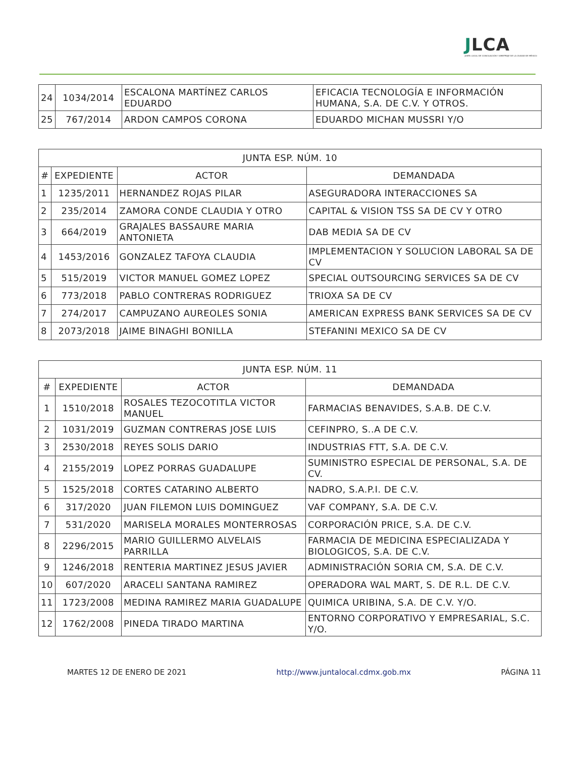JLCA
JUNTA LOCAL DE CONCILIACIÓN Y ARBITRAJE DE LA CIUDAD DE MÉXICO
| 24 | 1034/2014 | ESCALONA MARTÍNEZ CARLOS EDUARDO | EFICACIA TECNOLOGÍA E INFORMACIÓN HUMANA, S.A. DE C.V. Y OTROS. |
| 25 | 767/2014 | ARDON CAMPOS CORONA | EDUARDO MICHAN MUSSRI Y/O |
| JUNTA ESP. NÚM. 10 | | | |
| --- | --- | --- | --- |
| # | EXPEDIENTE | ACTOR | DEMANDADA |
| 1 | 1235/2011 | HERNANDEZ ROJAS PILAR | ASEGURADORA INTERACCIONES SA |
| 2 | 235/2014 | ZAMORA CONDE CLAUDIA Y OTRO | CAPITAL & VISION TSS SA DE CV Y OTRO |
| 3 | 664/2019 | GRAJALES BASSAURE MARIA ANTONIETA | DAB MEDIA SA DE CV |
| 4 | 1453/2016 | GONZALEZ TAFOYA CLAUDIA | IMPLEMENTACION Y SOLUCION LABORAL SA DE CV |
| 5 | 515/2019 | VICTOR MANUEL GOMEZ LOPEZ | SPECIAL OUTSOURCING SERVICES SA DE CV |
| 6 | 773/2018 | PABLO CONTRERAS RODRIGUEZ | TRIOXA SA DE CV |
| 7 | 274/2017 | CAMPUZANO AUREOLES SONIA | AMERICAN EXPRESS BANK SERVICES SA DE CV |
| 8 | 2073/2018 | JAIME BINAGHI BONILLA | STEFANINI MEXICO SA DE CV |
| JUNTA ESP. NÚM. 11 | | | |
| --- | --- | --- | --- |
| # | EXPEDIENTE | ACTOR | DEMANDADA |
| 1 | 1510/2018 | ROSALES TEZOCOTITLA VICTOR MANUEL | FARMACIAS BENAVIDES, S.A.B. DE C.V. |
| 2 | 1031/2019 | GUZMAN CONTRERAS JOSE LUIS | CEFINPRO, S..A DE C.V. |
| 3 | 2530/2018 | REYES SOLIS DARIO | INDUSTRIAS FTT, S.A. DE C.V. |
| 4 | 2155/2019 | LOPEZ PORRAS GUADALUPE | SUMINISTRO ESPECIAL DE PERSONAL, S.A. DE CV. |
| 5 | 1525/2018 | CORTES CATARINO ALBERTO | NADRO, S.A.P.I. DE C.V. |
| 6 | 317/2020 | JUAN FILEMON LUIS DOMINGUEZ | VAF COMPANY, S.A. DE C.V. |
| 7 | 531/2020 | MARISELA MORALES MONTERROSAS | CORPORACIÓN PRICE, S.A. DE C.V. |
| 8 | 2296/2015 | MARIO GUILLERMO ALVELAIS PARRILLA | FARMACIA DE MEDICINA ESPECIALIZADA Y BIOLOGICOS, S.A. DE C.V. |
| 9 | 1246/2018 | RENTERIA MARTINEZ JESUS JAVIER | ADMINISTRACIÓN SORIA CM, S.A. DE C.V. |
| 10 | 607/2020 | ARACELI SANTANA RAMIREZ | OPERADORA WAL MART, S. DE R.L. DE C.V. |
| 11 | 1723/2008 | MEDINA RAMIREZ MARIA GUADALUPE | QUIMICA URIBINA, S.A. DE C.V. Y/O. |
| 12 | 1762/2008 | PINEDA TIRADO MARTINA | ENTORNO CORPORATIVO Y EMPRESARIAL, S.C. Y/O. |
MARTES 12 DE ENERO DE 2021 http://www.juntalocal.cdmx.gob.mx PÁGINA 11